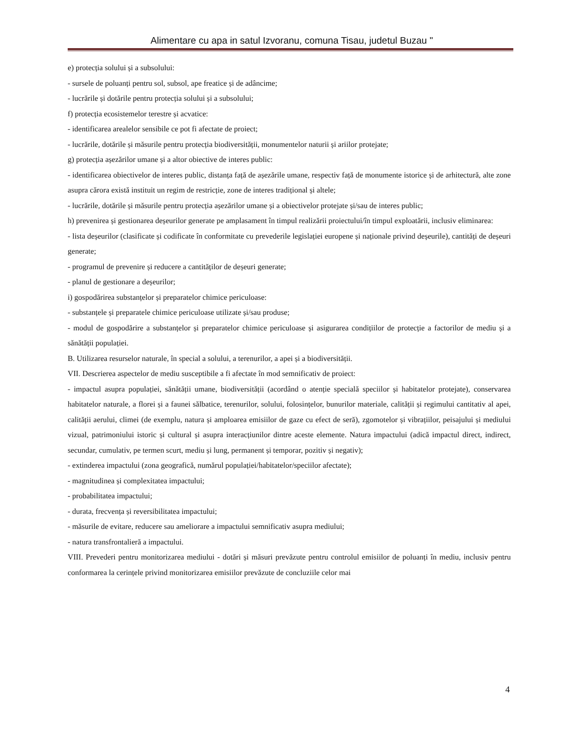Alimentare cu apa in satul Izvoranu, comuna Tisau, judetul Buzau "
e) protecția solului și a subsolului:
- sursele de poluanți pentru sol, subsol, ape freatice și de adâncime;
- lucrările și dotările pentru protecția solului și a subsolului;
f) protecția ecosistemelor terestre și acvatice:
- identificarea arealelor sensibile ce pot fi afectate de proiect;
- lucrările, dotările și măsurile pentru protecția biodiversității, monumentelor naturii și ariilor protejate;
g) protecția așezărilor umane și a altor obiective de interes public:
- identificarea obiectivelor de interes public, distanța față de așezările umane, respectiv față de monumente istorice și de arhitectură, alte zone asupra cărora există instituit un regim de restricție, zone de interes tradițional și altele;
- lucrările, dotările și măsurile pentru protecția așezărilor umane și a obiectivelor protejate și/sau de interes public;
h) prevenirea și gestionarea deșeurilor generate pe amplasament în timpul realizării proiectului/în timpul exploatării, inclusiv eliminarea:
- lista deșeurilor (clasificate și codificate în conformitate cu prevederile legislației europene și naționale privind deșeurile), cantități de deșeuri generate;
- programul de prevenire și reducere a cantităților de deșeuri generate;
- planul de gestionare a deșeurilor;
i) gospodărirea substanțelor și preparatelor chimice periculoase:
- substanțele și preparatele chimice periculoase utilizate și/sau produse;
- modul de gospodărire a substanțelor și preparatelor chimice periculoase și asigurarea condițiilor de protecție a factorilor de mediu și a sănătății populației.
B. Utilizarea resurselor naturale, în special a solului, a terenurilor, a apei și a biodiversității.
VII. Descrierea aspectelor de mediu susceptibile a fi afectate în mod semnificativ de proiect:
- impactul asupra populației, sănătății umane, biodiversității (acordând o atenție specială speciilor și habitatelor protejate), conservarea habitatelor naturale, a florei și a faunei sălbatice, terenurilor, solului, folosințelor, bunurilor materiale, calității și regimului cantitativ al apei, calității aerului, climei (de exemplu, natura și amploarea emisiilor de gaze cu efect de seră), zgomotelor și vibrațiilor, peisajului și mediului vizual, patrimoniului istoric și cultural și asupra interacțiunilor dintre aceste elemente. Natura impactului (adică impactul direct, indirect, secundar, cumulativ, pe termen scurt, mediu și lung, permanent și temporar, pozitiv și negativ);
- extinderea impactului (zona geografică, numărul populației/habitatelor/speciilor afectate);
- magnitudinea și complexitatea impactului;
- probabilitatea impactului;
- durata, frecvența și reversibilitatea impactului;
- măsurile de evitare, reducere sau ameliorare a impactului semnificativ asupra mediului;
- natura transfrontalieră a impactului.
VIII. Prevederi pentru monitorizarea mediului - dotări și măsuri prevăzute pentru controlul emisiilor de poluanți în mediu, inclusiv pentru conformarea la cerințele privind monitorizarea emisiilor prevăzute de concluziile celor mai
4